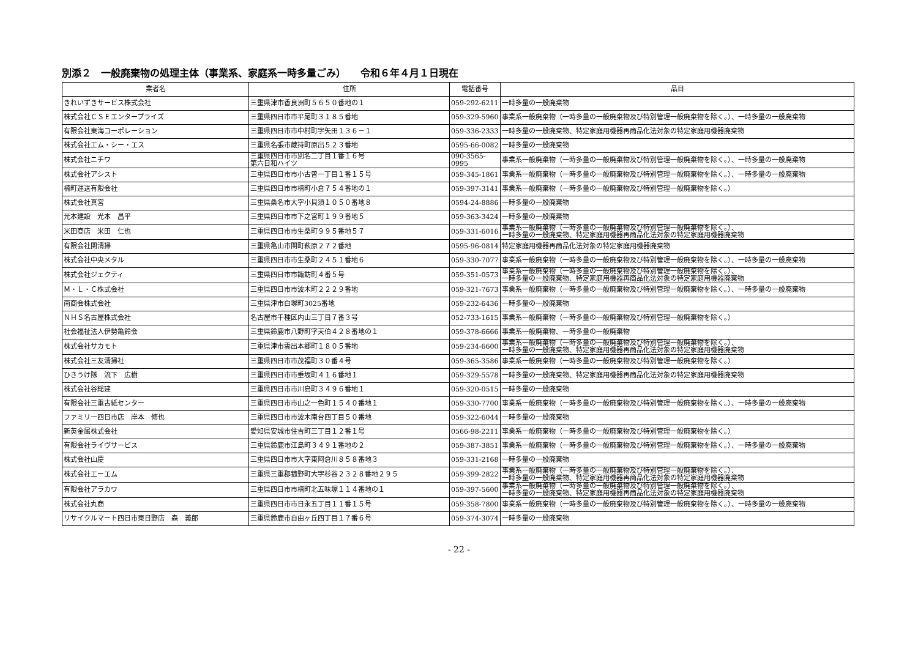別添２　一般廃棄物の処理主体（事業系、家庭系一時多量ごみ）　　令和６年４月１日現在
| 業者名 | 住所 | 電話番号 | 品目 |
| --- | --- | --- | --- |
| きれいずきサービス株式会社 | 三重県津市香良洲町５６５０番地の１ | 059-292-6211 | 一時多量の一般廃棄物 |
| 株式会社ＣＳＥエンタープライズ | 三重県四日市市平尾町３１８５番地 | 059-329-5960 | 事業系一般廃棄物（一時多量の一般廃棄物及び特別管理一般廃棄物を除く。）、一時多量の一般廃棄物 |
| 有限会社東海コーポレーション | 三重県四日市市中村町字矢田１３６－１ | 059-336-2333 | 一時多量の一般廃棄物、特定家庭用機器再商品化法対象の特定家庭用機器廃棄物 |
| 株式会社エム・シー・エス | 三重県名張市蔵持町原出５２３番地 | 0595-66-0082 | 一時多量の一般廃棄物 |
| 株式会社ニチワ | 三重県四日市市別名二丁目１番１６号 第六日和ハイツ | 090-3565-0995 | 事業系一般廃棄物（一時多量の一般廃棄物及び特別管理一般廃棄物を除く。）、一時多量の一般廃棄物 |
| 株式会社アシスト | 三重県四日市市小古曽一丁目１番１５号 | 059-345-1861 | 事業系一般廃棄物（一時多量の一般廃棄物及び特別管理一般廃棄物を除く。）、一時多量の一般廃棄物 |
| 楠町運送有限会社 | 三重県四日市市楠町小倉７５４番地の１ | 059-397-3141 | 事業系一般廃棄物（一時多量の一般廃棄物及び特別管理一般廃棄物を除く。） |
| 株式会社真宮 | 三重県桑名市大字小貝須１０５０番地８ | 0594-24-8886 | 一時多量の一般廃棄物 |
| 光本建設 光本 昌平 | 三重県四日市市下之宮町１９９番地５ | 059-363-3424 | 一時多量の一般廃棄物 |
| 米田商店 米田 仁也 | 三重県四日市市生桑町９９５番地５７ | 059-331-6016 | 事業系一般廃棄物（一時多量の一般廃棄物及び特別管理一般廃棄物を除く。）、 一時多量の一般廃棄物、特定家庭用機器再商品化法対象の特定家庭用機器廃棄物 |
| 有限会社関清掃 | 三重県亀山市関町萩原２７２番地 | 0595-96-0814 | 特定家庭用機器再商品化法対象の特定家庭用機器廃棄物 |
| 株式会社中央メタル | 三重県四日市市生桑町２４５１番地６ | 059-330-7077 | 事業系一般廃棄物（一時多量の一般廃棄物及び特別管理一般廃棄物を除く。）、一時多量の一般廃棄物 |
| 株式会社ジェクティ | 三重県四日市市諏訪町４番５号 | 059-351-0573 | 事業系一般廃棄物（一時多量の一般廃棄物及び特別管理一般廃棄物を除く。）、 一時多量の一般廃棄物、特定家庭用機器再商品化法対象の特定家庭用機器廃棄物 |
| Ｍ・Ｌ・Ｃ株式会社 | 三重県四日市市波木町２２２９番地 | 059-321-7673 | 事業系一般廃棄物（一時多量の一般廃棄物及び特別管理一般廃棄物を除く。）、一時多量の一般廃棄物 |
| 南商会株式会社 | 三重県津市白塚町3025番地 | 059-232-6436 | 一時多量の一般廃棄物 |
| ＮＨＳ名古屋株式会社 | 名古屋市千種区内山三丁目７番３号 | 052-733-1615 | 事業系一般廃棄物（一時多量の一般廃棄物及び特別管理一般廃棄物を除く。） |
| 社会福祉法人伊勢亀鈴会 | 三重県鈴鹿市八野町字天伯４２８番地の１ | 059-378-6666 | 事業系一般廃棄物、一時多量の一般廃棄物 |
| 株式会社サカモト | 三重県津市雲出本郷町１８０５番地 | 059-234-6600 | 事業系一般廃棄物（一時多量の一般廃棄物及び特別管理一般廃棄物を除く。）、 一時多量の一般廃棄物、特定家庭用機器再商品化法対象の特定家庭用機器廃棄物 |
| 株式会社三友清掃社 | 三重県四日市市茂福町３０番４号 | 059-365-3586 | 事業系一般廃棄物（一時多量の一般廃棄物及び特別管理一般廃棄物を除く。） |
| ひきうけ隊 流下 広樹 | 三重県四日市市垂坂町４１６番地１ | 059-329-5578 | 一時多量の一般廃棄物、特定家庭用機器再商品化法対象の特定家庭用機器廃棄物 |
| 株式会社谷総建 | 三重県四日市市川島町３４９６番地１ | 059-320-0515 | 一時多量の一般廃棄物 |
| 有限会社三重古紙センター | 三重県四日市市山之一色町１５４０番地１ | 059-330-7700 | 事業系一般廃棄物（一時多量の一般廃棄物及び特別管理一般廃棄物を除く。）、一時多量の一般廃棄物 |
| ファミリー四日市店 岸本 修也 | 三重県四日市市波木南台四丁目５０番地 | 059-322-6044 | 一時多量の一般廃棄物 |
| 新英金属株式会社 | 愛知県安城市住吉町三丁目１２番１号 | 0566-98-2211 | 事業系一般廃棄物（一時多量の一般廃棄物及び特別管理一般廃棄物を除く。） |
| 有限会社ライヴサービス | 三重県鈴鹿市江島町３４９１番地の２ | 059-387-3851 | 事業系一般廃棄物（一時多量の一般廃棄物及び特別管理一般廃棄物を除く。）、一時多量の一般廃棄物 |
| 株式会社山慶 | 三重県四日市市大字東阿倉川８５８番地３ | 059-331-2168 | 一時多量の一般廃棄物 |
| 株式会社エーエム | 三重県三重郡菰野町大字杉谷２３２８番地２９５ | 059-399-2822 | 事業系一般廃棄物（一時多量の一般廃棄物及び特別管理一般廃棄物を除く。）、 一時多量の一般廃棄物、特定家庭用機器再商品化法対象の特定家庭用機器廃棄物 |
| 有限会社アラカワ | 三重県四日市市楠町北五味塚１１４番地の１ | 059-397-5600 | 事業系一般廃棄物（一時多量の一般廃棄物及び特別管理一般廃棄物を除く。）、 一時多量の一般廃棄物、特定家庭用機器再商品化法対象の特定家庭用機器廃棄物 |
| 株式会社丸商 | 三重県四日市市日永五丁目１１番１５号 | 059-358-7800 | 事業系一般廃棄物（一時多量の一般廃棄物及び特別管理一般廃棄物を除く。）、一時多量の一般廃棄物 |
| リサイクルマート四日市東日野店 森 義郎 | 三重県鈴鹿市自由ヶ丘四丁目１７番６号 | 059-374-3074 | 一時多量の一般廃棄物 |
- 22 -